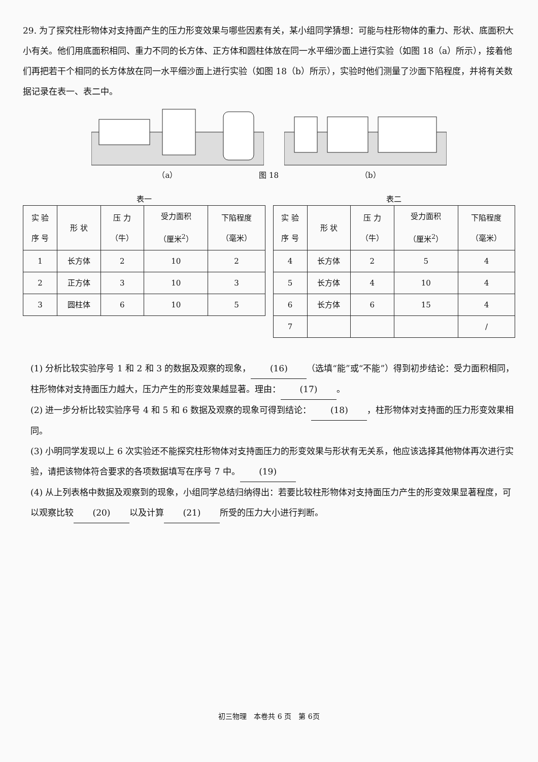29. 为了探究柱形物体对支持面产生的压力形变效果与哪些因素有关，某小组同学猜想：可能与柱形物体的重力、形状、底面积大小有关。他们用底面积相同、重力不同的长方体、正方体和圆柱体放在同一水平细沙面上进行实验（如图 18（a）所示），接着他们再把若干个相同的长方体放在同一水平细沙面上进行实验（如图 18（b）所示），实验时他们测量了沙面下陷程度，并将有关数据记录在表一、表二中。
（a） 图 18 （b）
表一
| 实 验 序 号 | 形 状 | 压 力 （牛） | 受力面积 （厘米<sup>2</sup>） | 下陷程度 （毫米） |
| --- | --- | --- | --- | --- |
| 1 | 长方体 | 2 | 10 | 2 |
| 2 | 正方体 | 3 | 10 | 3 |
| 3 | 圆柱体 | 6 | 10 | 5 |
表二
| 实 验 序 号 | 形 状 | 压 力 （牛） | 受力面积 （厘米<sup>2</sup>） | 下陷程度 （毫米） |
| --- | --- | --- | --- | --- |
| 4 | 长方体 | 2 | 5 | 4 |
| 5 | 长方体 | 4 | 10 | 4 |
| 6 | 长方体 | 6 | 15 | 4 |
| 7 | | | | / |
(1) 分析比较实验序号 1 和 2 和 3 的数据及观察的现象， (16) （选填“能”或“不能”）得到初步结论：受力面积相同，柱形物体对支持面压力越大，压力产生的形变效果越显著。理由： (17) 。
(2) 进一步分析比较实验序号 4 和 5 和 6 数据及观察的现象可得到结论： (18) ，柱形物体对支持面的压力形变效果相同。
(3) 小明同学发现以上 6 次实验还不能探究柱形物体对支持面压力的形变效果与形状有无关系，他应该选择其他物体再次进行实验，请把该物体符合要求的各项数据填写在序号 7 中。 (19)
(4) 从上列表格中数据及观察到的现象，小组同学总结归纳得出：若要比较柱形物体对支持面压力产生的形变效果显著程度，可以观察比较 (20) 以及计算 (21) 所受的压力大小进行判断。
初三物理　本卷共 6 页　第 6页